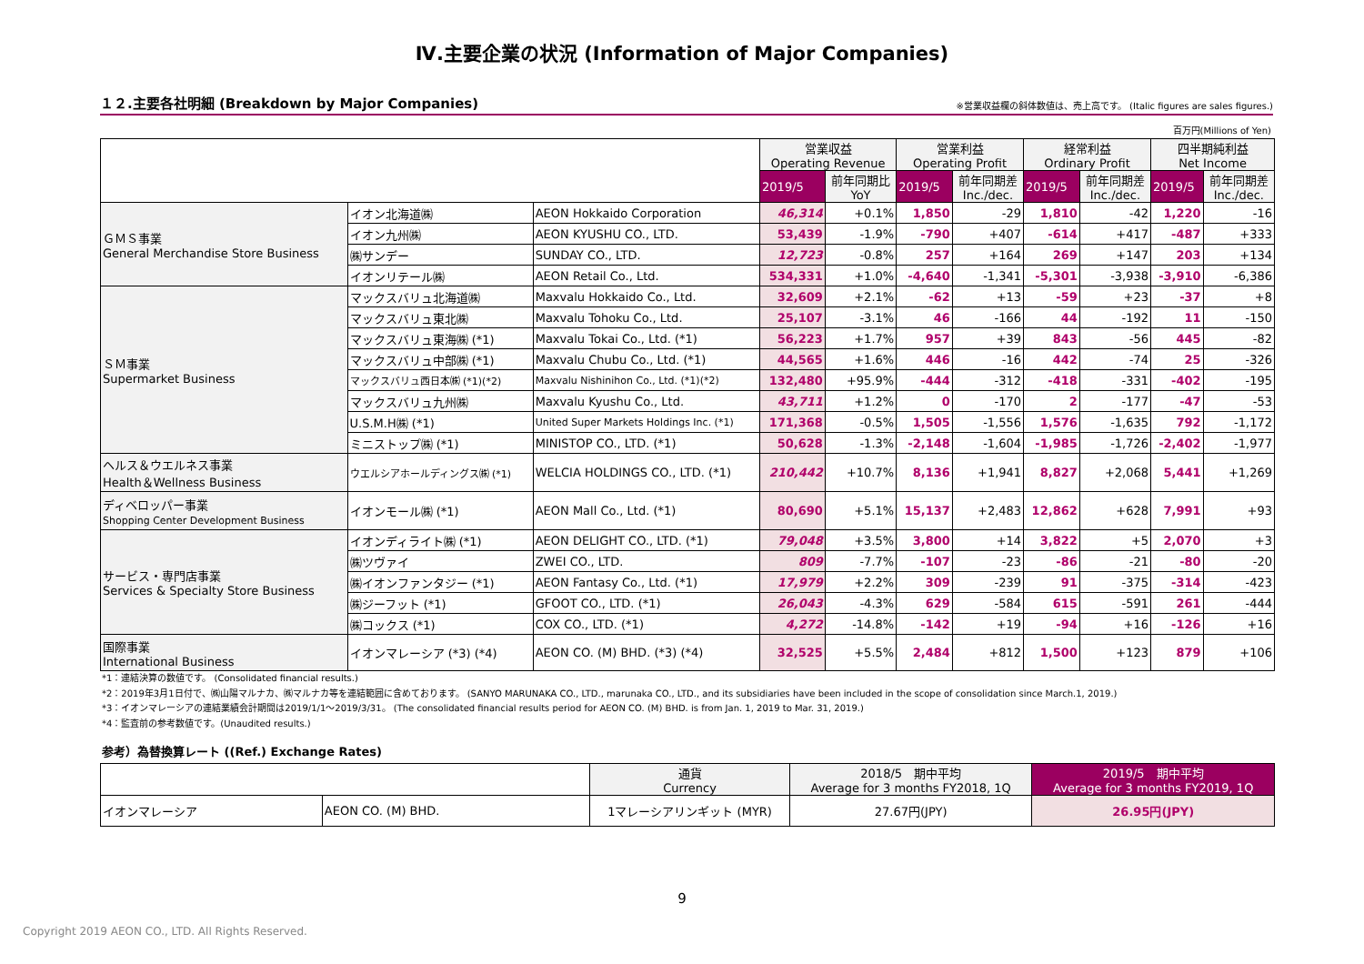Ⅳ.主要企業の状況 (Information of Major Companies)
１２.主要各社明細 (Breakdown by Major Companies)
※営業収益欄の斜体数値は、売上高です。 (Italic figures are sales figures.)
百万円(Millions of Yen)
| | | | 営業収益 Operating Revenue | | 営業利益 Operating Profit | | 経常利益 Ordinary Profit | | 四半期純利益 Net Income | |
| | | | 2019/5 | 前年同期比 YoY | 2019/5 | 前年同期差 Inc./dec. | 2019/5 | 前年同期差 Inc./dec. | 2019/5 | 前年同期差 Inc./dec. |
| ＧＭＳ事業 General Merchandise Store Business | イオン北海道㈱ | AEON Hokkaido Corporation | 46,314 | +0.1% | 1,850 | -29 | 1,810 | -42 | 1,220 | -16 |
| | イオン九州㈱ | AEON KYUSHU CO., LTD. | 53,439 | -1.9% | -790 | +407 | -614 | +417 | -487 | +333 |
| | ㈱サンデー | SUNDAY CO., LTD. | 12,723 | -0.8% | 257 | +164 | 269 | +147 | 203 | +134 |
| | イオンリテール㈱ | AEON Retail Co., Ltd. | 534,331 | +1.0% | -4,640 | -1,341 | -5,301 | -3,938 | -3,910 | -6,386 |
| ＳＭ事業 Supermarket Business | マックスバリュ北海道㈱ | Maxvalu Hokkaido Co., Ltd. | 32,609 | +2.1% | -62 | +13 | -59 | +23 | -37 | +8 |
| | マックスバリュ東北㈱ | Maxvalu Tohoku Co., Ltd. | 25,107 | -3.1% | 46 | -166 | 44 | -192 | 11 | -150 |
| | マックスバリュ東海㈱ (*1) | Maxvalu Tokai Co., Ltd. (*1) | 56,223 | +1.7% | 957 | +39 | 843 | -56 | 445 | -82 |
| | マックスバリュ中部㈱ (*1) | Maxvalu Chubu Co., Ltd. (*1) | 44,565 | +1.6% | 446 | -16 | 442 | -74 | 25 | -326 |
| | マックスバリュ西日本㈱ (*1)(*2) | Maxvalu Nishinihon Co., Ltd. (*1)(*2) | 132,480 | +95.9% | -444 | -312 | -418 | -331 | -402 | -195 |
| | マックスバリュ九州㈱ | Maxvalu Kyushu Co., Ltd. | 43,711 | +1.2% | 0 | -170 | 2 | -177 | -47 | -53 |
| | U.S.M.H㈱ (*1) | United Super Markets Holdings Inc. (*1) | 171,368 | -0.5% | 1,505 | -1,556 | 1,576 | -1,635 | 792 | -1,172 |
| | ミニストップ㈱ (*1) | MINISTOP CO., LTD. (*1) | 50,628 | -1.3% | -2,148 | -1,604 | -1,985 | -1,726 | -2,402 | -1,977 |
| ヘルス＆ウエルネス事業 Health＆Wellness Business | ウエルシアホールディングス㈱ (*1) | WELCIA HOLDINGS CO., LTD. (*1) | 210,442 | +10.7% | 8,136 | +1,941 | 8,827 | +2,068 | 5,441 | +1,269 |
| ディベロッパー事業 Shopping Center Development Business | イオンモール㈱ (*1) | AEON Mall Co., Ltd. (*1) | 80,690 | +5.1% | 15,137 | +2,483 | 12,862 | +628 | 7,991 | +93 |
| サービス・専門店事業 Services & Specialty Store Business | イオンディライト㈱ (*1) | AEON DELIGHT CO., LTD. (*1) | 79,048 | +3.5% | 3,800 | +14 | 3,822 | +5 | 2,070 | +3 |
| | ㈱ツヴァイ | ZWEI CO., LTD. | 809 | -7.7% | -107 | -23 | -86 | -21 | -80 | -20 |
| | ㈱イオンファンタジー (*1) | AEON Fantasy Co., Ltd. (*1) | 17,979 | +2.2% | 309 | -239 | 91 | -375 | -314 | -423 |
| | ㈱ジーフット (*1) | GFOOT CO., LTD. (*1) | 26,043 | -4.3% | 629 | -584 | 615 | -591 | 261 | -444 |
| | ㈱コックス (*1) | COX CO., LTD. (*1) | 4,272 | -14.8% | -142 | +19 | -94 | +16 | -126 | +16 |
| 国際事業 International Business | イオンマレーシア (*3) (*4) | AEON CO. (M) BHD. (*3) (*4) | 32,525 | +5.5% | 2,484 | +812 | 1,500 | +123 | 879 | +106 |
*1：連結決算の数値です。 (Consolidated financial results.)
*2：2019年3月1日付で、㈱山陽マルナカ、㈱マルナカ等を連結範囲に含めております。 (SANYO MARUNAKA CO., LTD., marunaka CO., LTD., and its subsidiaries have been included in the scope of consolidation since March.1, 2019.)
*3：イオンマレーシアの連結業績会計期間は2019/1/1～2019/3/31。 (The consolidated financial results period for AEON CO. (M) BHD. is from Jan. 1, 2019 to Mar. 31, 2019.)
*4：監査前の参考数値です。(Unaudited results.)
参考）為替換算レート ((Ref.) Exchange Rates)
| | | 通貨 Currency | 2018/5 期中平均 Average for 3 months FY2018, 1Q | 2019/5 期中平均 Average for 3 months FY2019, 1Q |
| イオンマレーシア | AEON CO. (M) BHD. | 1マレーシアリンギット (MYR) | 27.67円(JPY) | 26.95円(JPY) |
9
Copyright 2019 AEON CO., LTD. All Rights Reserved.